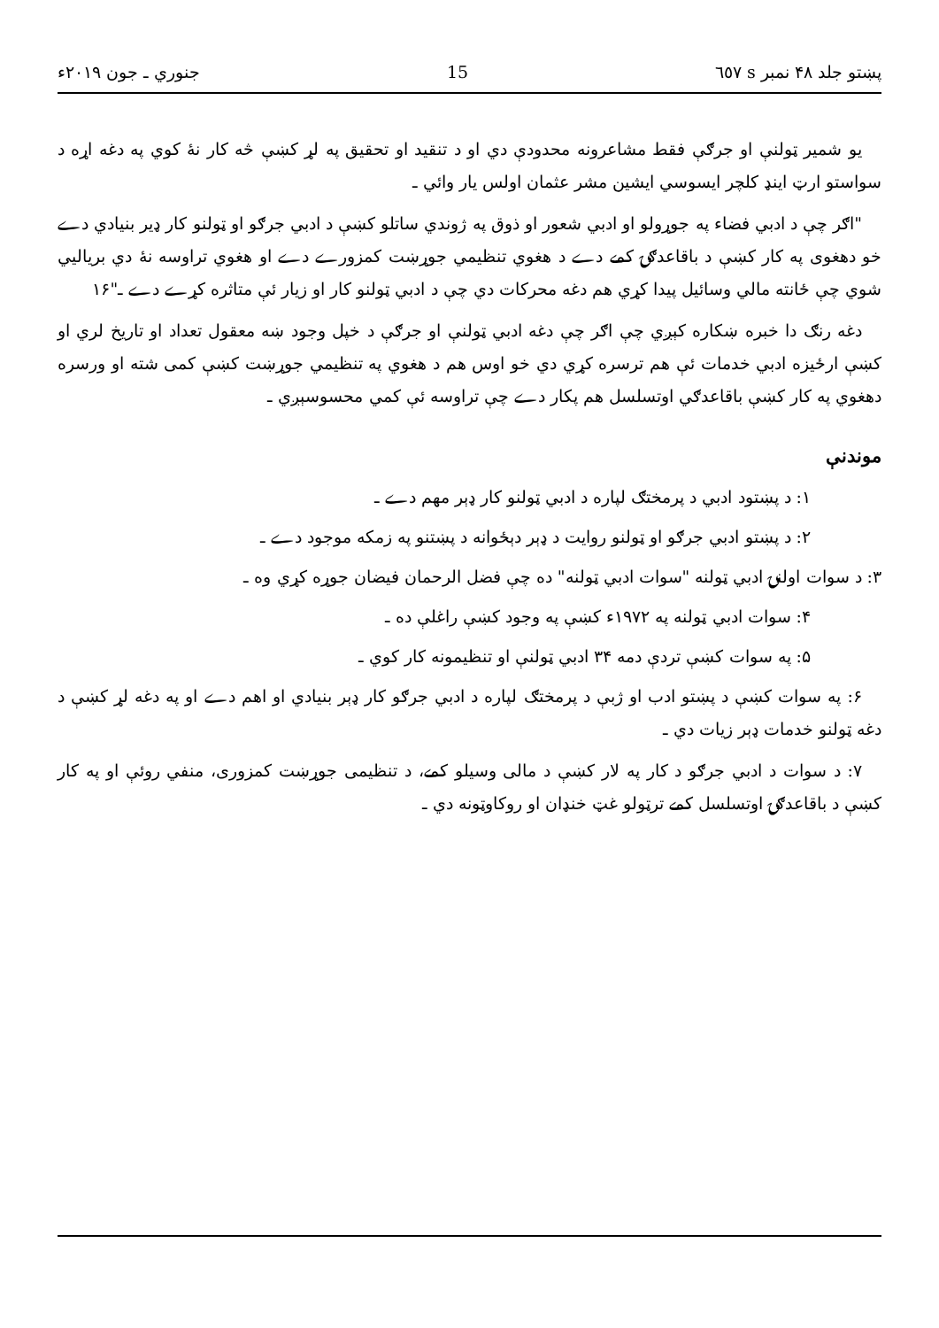پښتو جلد ۴۸ نمبر s ٦٥٧ 15 جنوري ـ جون ۲۰۱۹ء
يو شمير ټولنې او جرګې فقط مشاعرونه محدودې دي او د تنقيد او تحقيق په لړ کښې څه کار نۀ کوي په دغه اړه د سواستو ارټ اينډ کلچر ايسوسي ايشين مشر عثمان اولس يار وائي ـ
"اګر چې د ادبي فضاء په جوړولو او ادبي شعور او ذوق په ژوندي ساتلو کښې د ادبي جرګو او ټولنو کار ډير بنيادي دے خو دهغوی په کار کښې د باقاعدګۍ کمے دے د هغوي تنظيمي جوړښت کمزورے دے او هغوي تراوسه نۀ دي برياليي شوي چې ځانته مالي وسائيل پيدا کړي هم دغه محرکات دي چې د ادبي ټولنو کار او زيار ئې متاثره کړے دے ـ"۱۶
دغه رنګ دا خبره ښکاره کېږي چې اګر چې دغه ادبي ټولنې او جرګې د خپل وجود ښه معقول تعداد او تاريخ لري او کښې ارځيزه ادبي خدمات ئې هم ترسره کړي دي خو اوس هم د هغوي په تنظيمي جوړښت کښې کمی شته او ورسره دهغوي په کار کښې باقاعدګي اوتسلسل هم پکار دے چې تراوسه ئې کمي محسوسېږي ـ
موندنې
۱: د پښتود ادبي د پرمختګ لپاره د ادبي ټولنو کار ډېر مهم دے ـ
۲: د پښتو ادبي جرګو او ټولنو روايت د ډېر دېځوانه د پښتنو په زمکه موجود دے ـ
۳: د سوات اولنۍ ادبي ټولنه "سوات ادبي ټولنه" ده چې فضل الرحمان فيضان جوړه کړي وه ـ
۴: سوات ادبي ټولنه په ۱۹۷۲ء کښې په وجود کښې راغلې ده ـ
۵: په سوات کښې تردې دمه ۳۴ ادبي ټولنې او تنظيمونه کار کوي ـ
۶: په سوات کښې د پښتو ادب او ژبې د پرمختګ لپاره د ادبي جرګو کار ډېر بنيادي او اهم دے او په دغه لړ کښې د دغه ټولنو خدمات ډېر زيات دي ـ
۷: د سوات د ادبي جرګو د کار په لار کښې د مالی وسيلو کمے، د تنظيمی جوړښت کمزوری، منفي روئې او په کار کښې د باقاعدګۍ اوتسلسل کمے ترټولو غټ خنډان او روکاوټونه دي ـ